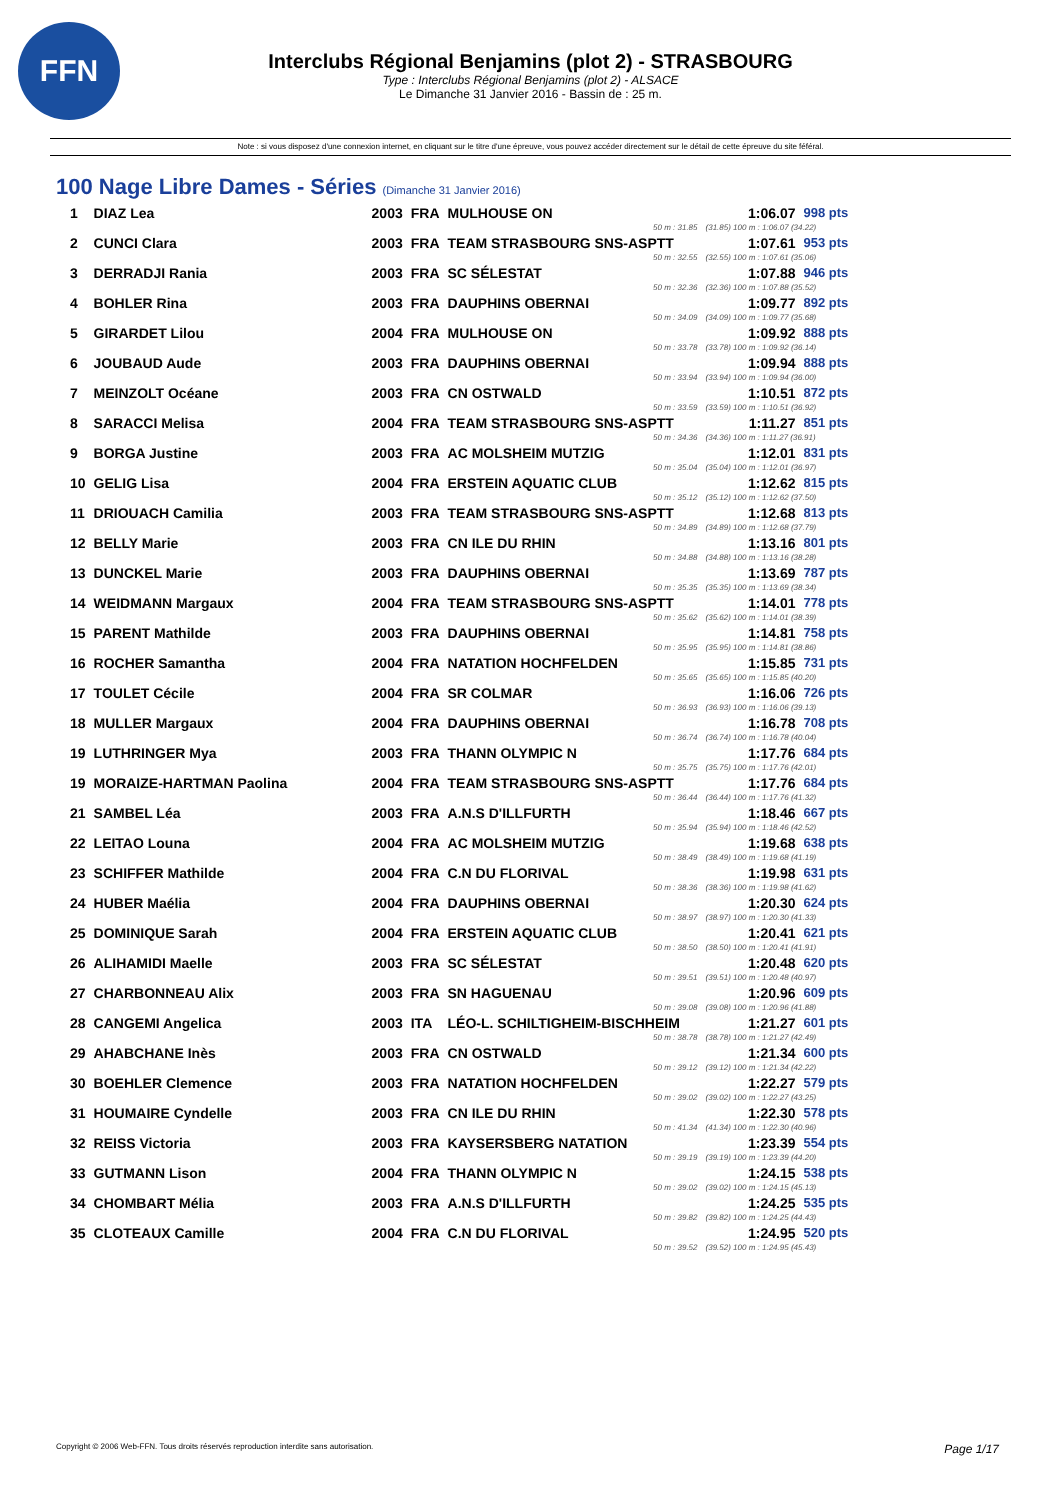FFN
Interclubs Régional Benjamins (plot 2) - STRASBOURG
Type : Interclubs Régional Benjamins (plot 2) - ALSACE
Le Dimanche 31 Janvier 2016 - Bassin de : 25 m.
Note : si vous disposez d'une connexion internet, en cliquant sur le titre d'une épreuve, vous pouvez accéder directement sur le détail de cette épreuve du site féféral.
100 Nage Libre Dames - Séries (Dimanche 31 Janvier 2016)
| 1 | DIAZ Lea | 2003 | FRA | MULHOUSE ON | 1:06.07 | 998 pts |
| 50 m : 31.85 | | | | | (31.85) 100 m : 1:06.07 (34.22) | |
| 2 | CUNCI Clara | 2003 | FRA | TEAM STRASBOURG SNS-ASPTT | 1:07.61 | 953 pts |
| 50 m : 32.55 | | | | | (32.55) 100 m : 1:07.61 (35.06) | |
| 3 | DERRADJI Rania | 2003 | FRA | SC SÉLESTAT | 1:07.88 | 946 pts |
| 50 m : 32.36 | | | | | (32.36) 100 m : 1:07.88 (35.52) | |
| 4 | BOHLER Rina | 2003 | FRA | DAUPHINS OBERNAI | 1:09.77 | 892 pts |
| 50 m : 34.09 | | | | | (34.09) 100 m : 1:09.77 (35.68) | |
| 5 | GIRARDET Lilou | 2004 | FRA | MULHOUSE ON | 1:09.92 | 888 pts |
| 50 m : 33.78 | | | | | (33.78) 100 m : 1:09.92 (36.14) | |
| 6 | JOUBAUD Aude | 2003 | FRA | DAUPHINS OBERNAI | 1:09.94 | 888 pts |
| 50 m : 33.94 | | | | | (33.94) 100 m : 1:09.94 (36.00) | |
| 7 | MEINZOLT Océane | 2003 | FRA | CN OSTWALD | 1:10.51 | 872 pts |
| 50 m : 33.59 | | | | | (33.59) 100 m : 1:10.51 (36.92) | |
| 8 | SARACCI Melisa | 2004 | FRA | TEAM STRASBOURG SNS-ASPTT | 1:11.27 | 851 pts |
| 50 m : 34.36 | | | | | (34.36) 100 m : 1:11.27 (36.91) | |
| 9 | BORGA Justine | 2003 | FRA | AC MOLSHEIM MUTZIG | 1:12.01 | 831 pts |
| 50 m : 35.04 | | | | | (35.04) 100 m : 1:12.01 (36.97) | |
| 10 | GELIG Lisa | 2004 | FRA | ERSTEIN AQUATIC CLUB | 1:12.62 | 815 pts |
| 50 m : 35.12 | | | | | (35.12) 100 m : 1:12.62 (37.50) | |
| 11 | DRIOUACH Camilia | 2003 | FRA | TEAM STRASBOURG SNS-ASPTT | 1:12.68 | 813 pts |
| 50 m : 34.89 | | | | | (34.89) 100 m : 1:12.68 (37.79) | |
| 12 | BELLY Marie | 2003 | FRA | CN ILE DU RHIN | 1:13.16 | 801 pts |
| 50 m : 34.88 | | | | | (34.88) 100 m : 1:13.16 (38.28) | |
| 13 | DUNCKEL Marie | 2003 | FRA | DAUPHINS OBERNAI | 1:13.69 | 787 pts |
| 50 m : 35.35 | | | | | (35.35) 100 m : 1:13.69 (38.34) | |
| 14 | WEIDMANN Margaux | 2004 | FRA | TEAM STRASBOURG SNS-ASPTT | 1:14.01 | 778 pts |
| 50 m : 35.62 | | | | | (35.62) 100 m : 1:14.01 (38.39) | |
| 15 | PARENT Mathilde | 2003 | FRA | DAUPHINS OBERNAI | 1:14.81 | 758 pts |
| 50 m : 35.95 | | | | | (35.95) 100 m : 1:14.81 (38.86) | |
| 16 | ROCHER Samantha | 2004 | FRA | NATATION HOCHFELDEN | 1:15.85 | 731 pts |
| 50 m : 35.65 | | | | | (35.65) 100 m : 1:15.85 (40.20) | |
| 17 | TOULET Cécile | 2004 | FRA | SR COLMAR | 1:16.06 | 726 pts |
| 50 m : 36.93 | | | | | (36.93) 100 m : 1:16.06 (39.13) | |
| 18 | MULLER Margaux | 2004 | FRA | DAUPHINS OBERNAI | 1:16.78 | 708 pts |
| 50 m : 36.74 | | | | | (36.74) 100 m : 1:16.78 (40.04) | |
| 19 | LUTHRINGER Mya | 2003 | FRA | THANN OLYMPIC N | 1:17.76 | 684 pts |
| 50 m : 35.75 | | | | | (35.75) 100 m : 1:17.76 (42.01) | |
| 19 | MORAIZE-HARTMAN Paolina | 2004 | FRA | TEAM STRASBOURG SNS-ASPTT | 1:17.76 | 684 pts |
| 50 m : 36.44 | | | | | (36.44) 100 m : 1:17.76 (41.32) | |
| 21 | SAMBEL Léa | 2003 | FRA | A.N.S D'ILLFURTH | 1:18.46 | 667 pts |
| 50 m : 35.94 | | | | | (35.94) 100 m : 1:18.46 (42.52) | |
| 22 | LEITAO Louna | 2004 | FRA | AC MOLSHEIM MUTZIG | 1:19.68 | 638 pts |
| 50 m : 38.49 | | | | | (38.49) 100 m : 1:19.68 (41.19) | |
| 23 | SCHIFFER Mathilde | 2004 | FRA | C.N DU FLORIVAL | 1:19.98 | 631 pts |
| 50 m : 38.36 | | | | | (38.36) 100 m : 1:19.98 (41.62) | |
| 24 | HUBER Maélia | 2004 | FRA | DAUPHINS OBERNAI | 1:20.30 | 624 pts |
| 50 m : 38.97 | | | | | (38.97) 100 m : 1:20.30 (41.33) | |
| 25 | DOMINIQUE Sarah | 2004 | FRA | ERSTEIN AQUATIC CLUB | 1:20.41 | 621 pts |
| 50 m : 38.50 | | | | | (38.50) 100 m : 1:20.41 (41.91) | |
| 26 | ALIHAMIDI Maelle | 2003 | FRA | SC SÉLESTAT | 1:20.48 | 620 pts |
| 50 m : 39.51 | | | | | (39.51) 100 m : 1:20.48 (40.97) | |
| 27 | CHARBONNEAU Alix | 2003 | FRA | SN HAGUENAU | 1:20.96 | 609 pts |
| 50 m : 39.08 | | | | | (39.08) 100 m : 1:20.96 (41.88) | |
| 28 | CANGEMI Angelica | 2003 | ITA | LÉO-L. SCHILTIGHEIM-BISCHHEIM | 1:21.27 | 601 pts |
| 50 m : 38.78 | | | | | (38.78) 100 m : 1:21.27 (42.49) | |
| 29 | AHABCHANE Inès | 2003 | FRA | CN OSTWALD | 1:21.34 | 600 pts |
| 50 m : 39.12 | | | | | (39.12) 100 m : 1:21.34 (42.22) | |
| 30 | BOEHLER Clemence | 2003 | FRA | NATATION HOCHFELDEN | 1:22.27 | 579 pts |
| 50 m : 39.02 | | | | | (39.02) 100 m : 1:22.27 (43.25) | |
| 31 | HOUMAIRE Cyndelle | 2003 | FRA | CN ILE DU RHIN | 1:22.30 | 578 pts |
| 50 m : 41.34 | | | | | (41.34) 100 m : 1:22.30 (40.96) | |
| 32 | REISS Victoria | 2003 | FRA | KAYSERSBERG NATATION | 1:23.39 | 554 pts |
| 50 m : 39.19 | | | | | (39.19) 100 m : 1:23.39 (44.20) | |
| 33 | GUTMANN Lison | 2004 | FRA | THANN OLYMPIC N | 1:24.15 | 538 pts |
| 50 m : 39.02 | | | | | (39.02) 100 m : 1:24.15 (45.13) | |
| 34 | CHOMBART Mélia | 2003 | FRA | A.N.S D'ILLFURTH | 1:24.25 | 535 pts |
| 50 m : 39.82 | | | | | (39.82) 100 m : 1:24.25 (44.43) | |
| 35 | CLOTEAUX Camille | 2004 | FRA | C.N DU FLORIVAL | 1:24.95 | 520 pts |
| 50 m : 39.52 | | | | | (39.52) 100 m : 1:24.95 (45.43) | |
Copyright © 2006 Web-FFN. Tous droits réservés reproduction interdite sans autorisation. Page 1/17